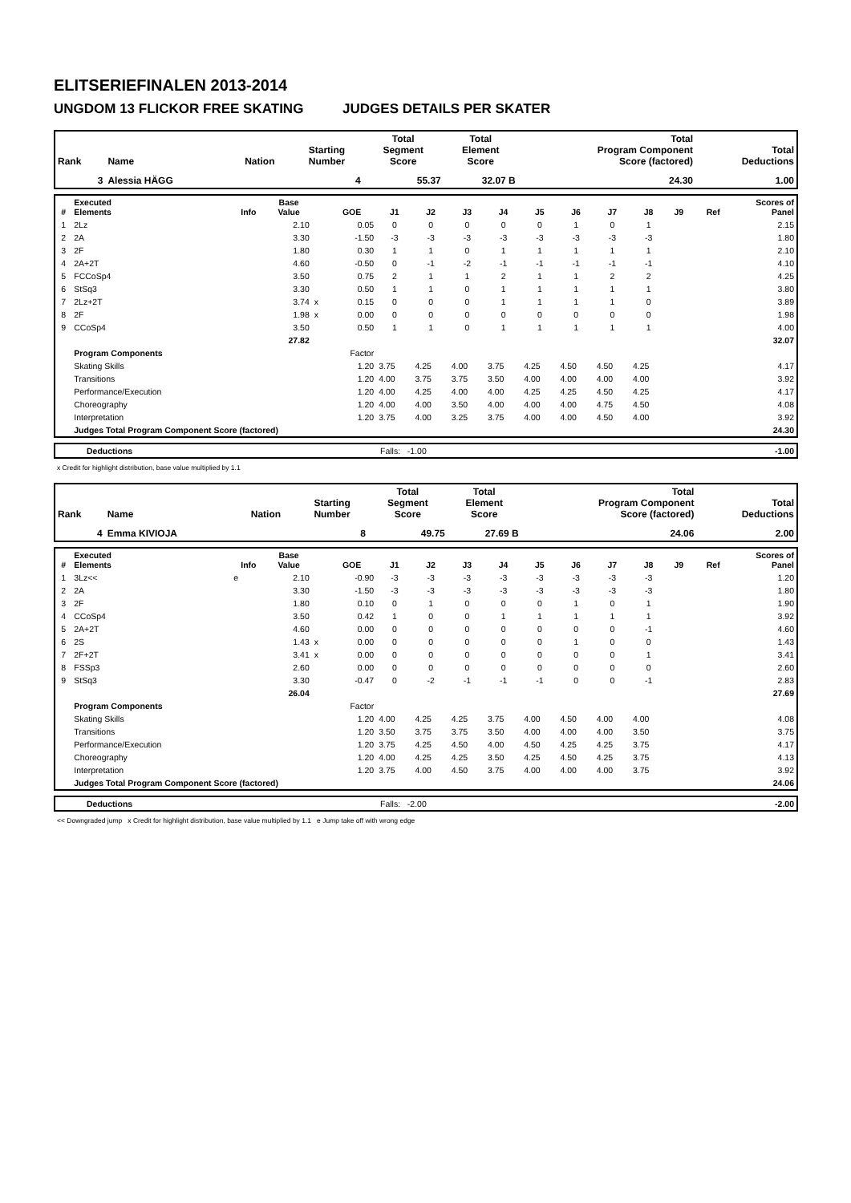ELITSERIEFINALEN 2013-2014
UNGDOM 13 FLICKOR FREE SKATING JUDGES DETAILS PER SKATER
| Rank | Name | Nation | Starting Number | Total Segment Score | Total Element Score | Total Program Component Score (factored) | Total Deductions |
| --- | --- | --- | --- | --- | --- | --- | --- |
| 3 | Alessia HÄGG | | 4 | 55.37 | 32.07 B | 24.30 | 1.00 |
| # | Executed Elements | Info | Base Value | | GOE | J1 | J2 | J3 | J4 | J5 | J6 | J7 | J8 | J9 | Ref | Scores of Panel |
| --- | --- | --- | --- | --- | --- | --- | --- | --- | --- | --- | --- | --- | --- | --- | --- | --- |
| 1 | 2Lz | | 2.10 | | 0.05 | 0 | 0 | 0 | 0 | 0 | 1 | 0 | 1 | | | 2.15 |
| 2 | 2A | | 3.30 | | -1.50 | -3 | -3 | -3 | -3 | -3 | -3 | -3 | -3 | | | 1.80 |
| 3 | 2F | | 1.80 | | 0.30 | 1 | 1 | 0 | 1 | 1 | 1 | 1 | 1 | | | 2.10 |
| 4 | 2A+2T | | 4.60 | | -0.50 | 0 | -1 | -2 | -1 | -1 | -1 | -1 | -1 | | | 4.10 |
| 5 | FCCoSp4 | | 3.50 | | 0.75 | 2 | 1 | 1 | 2 | 1 | 1 | 2 | 2 | | | 4.25 |
| 6 | StSq3 | | 3.30 | | 0.50 | 1 | 1 | 0 | 1 | 1 | 1 | 1 | 1 | | | 3.80 |
| 7 | 2Lz+2T | | 3.74 | x | 0.15 | 0 | 0 | 0 | 1 | 1 | 1 | 1 | 0 | | | 3.89 |
| 8 | 2F | | 1.98 | x | 0.00 | 0 | 0 | 0 | 0 | 0 | 0 | 0 | 0 | | | 1.98 |
| 9 | CCoSp4 | | 3.50 | | 0.50 | 1 | 1 | 0 | 1 | 1 | 1 | 1 | 1 | | | 4.00 |
| | | | 27.82 | | | | | | | | | | | | | 32.07 |
| | Program Components | | | | Factor | | | | | | | | | | | |
| | Skating Skills | | | | 1.20 | 3.75 | 4.25 | 4.00 | 3.75 | 4.25 | 4.50 | 4.50 | 4.25 | | | 4.17 |
| | Transitions | | | | 1.20 | 4.00 | 3.75 | 3.75 | 3.50 | 4.00 | 4.00 | 4.00 | 4.00 | | | 3.92 |
| | Performance/Execution | | | | 1.20 | 4.00 | 4.25 | 4.00 | 4.00 | 4.25 | 4.25 | 4.50 | 4.25 | | | 4.17 |
| | Choreography | | | | 1.20 | 4.00 | 4.00 | 3.50 | 4.00 | 4.00 | 4.00 | 4.75 | 4.50 | | | 4.08 |
| | Interpretation | | | | 1.20 | 3.75 | 4.00 | 3.25 | 3.75 | 4.00 | 4.00 | 4.50 | 4.00 | | | 3.92 |
| | Judges Total Program Component Score (factored) | | | | | | | | | | | | | | | 24.30 |
| | Deductions | Falls: -1.00 | -1.00 |
x Credit for highlight distribution, base value multiplied by 1.1
| Rank | Name | Nation | Starting Number | Total Segment Score | Total Element Score | Total Program Component Score (factored) | Total Deductions |
| --- | --- | --- | --- | --- | --- | --- | --- |
| 4 | Emma KIVIOJA | | 8 | 49.75 | 27.69 B | 24.06 | 2.00 |
| # | Executed Elements | Info | Base Value | | GOE | J1 | J2 | J3 | J4 | J5 | J6 | J7 | J8 | J9 | Ref | Scores of Panel |
| --- | --- | --- | --- | --- | --- | --- | --- | --- | --- | --- | --- | --- | --- | --- | --- | --- |
| 1 | 3Lz<< | e | 2.10 | | -0.90 | -3 | -3 | -3 | -3 | -3 | -3 | -3 | -3 | | | 1.20 |
| 2 | 2A | | 3.30 | | -1.50 | -3 | -3 | -3 | -3 | -3 | -3 | -3 | -3 | | | 1.80 |
| 3 | 2F | | 1.80 | | 0.10 | 0 | 1 | 0 | 0 | 0 | 1 | 0 | 1 | | | 1.90 |
| 4 | CCoSp4 | | 3.50 | | 0.42 | 1 | 0 | 0 | 1 | 1 | 1 | 1 | 1 | | | 3.92 |
| 5 | 2A+2T | | 4.60 | | 0.00 | 0 | 0 | 0 | 0 | 0 | 0 | 0 | -1 | | | 4.60 |
| 6 | 2S | | 1.43 | x | 0.00 | 0 | 0 | 0 | 0 | 0 | 1 | 0 | 0 | | | 1.43 |
| 7 | 2F+2T | | 3.41 | x | 0.00 | 0 | 0 | 0 | 0 | 0 | 0 | 0 | 1 | | | 3.41 |
| 8 | FSSp3 | | 2.60 | | 0.00 | 0 | 0 | 0 | 0 | 0 | 0 | 0 | 0 | | | 2.60 |
| 9 | StSq3 | | 3.30 | | -0.47 | 0 | -2 | -1 | -1 | -1 | 0 | 0 | -1 | | | 2.83 |
| | | | 26.04 | | | | | | | | | | | | | 27.69 |
| | Program Components | | | | Factor | | | | | | | | | | | |
| | Skating Skills | | | | 1.20 | 4.00 | 4.25 | 4.25 | 3.75 | 4.00 | 4.50 | 4.00 | 4.00 | | | 4.08 |
| | Transitions | | | | 1.20 | 3.50 | 3.75 | 3.75 | 3.50 | 4.00 | 4.00 | 4.00 | 3.50 | | | 3.75 |
| | Performance/Execution | | | | 1.20 | 3.75 | 4.25 | 4.50 | 4.00 | 4.50 | 4.25 | 4.25 | 3.75 | | | 4.17 |
| | Choreography | | | | 1.20 | 4.00 | 4.25 | 4.25 | 3.50 | 4.25 | 4.50 | 4.25 | 3.75 | | | 4.13 |
| | Interpretation | | | | 1.20 | 3.75 | 4.00 | 4.50 | 3.75 | 4.00 | 4.00 | 4.00 | 3.75 | | | 3.92 |
| | Judges Total Program Component Score (factored) | | | | | | | | | | | | | | | 24.06 |
| | Deductions | Falls: -2.00 | -2.00 |
<< Downgraded jump x Credit for highlight distribution, base value multiplied by 1.1 e Jump take off with wrong edge